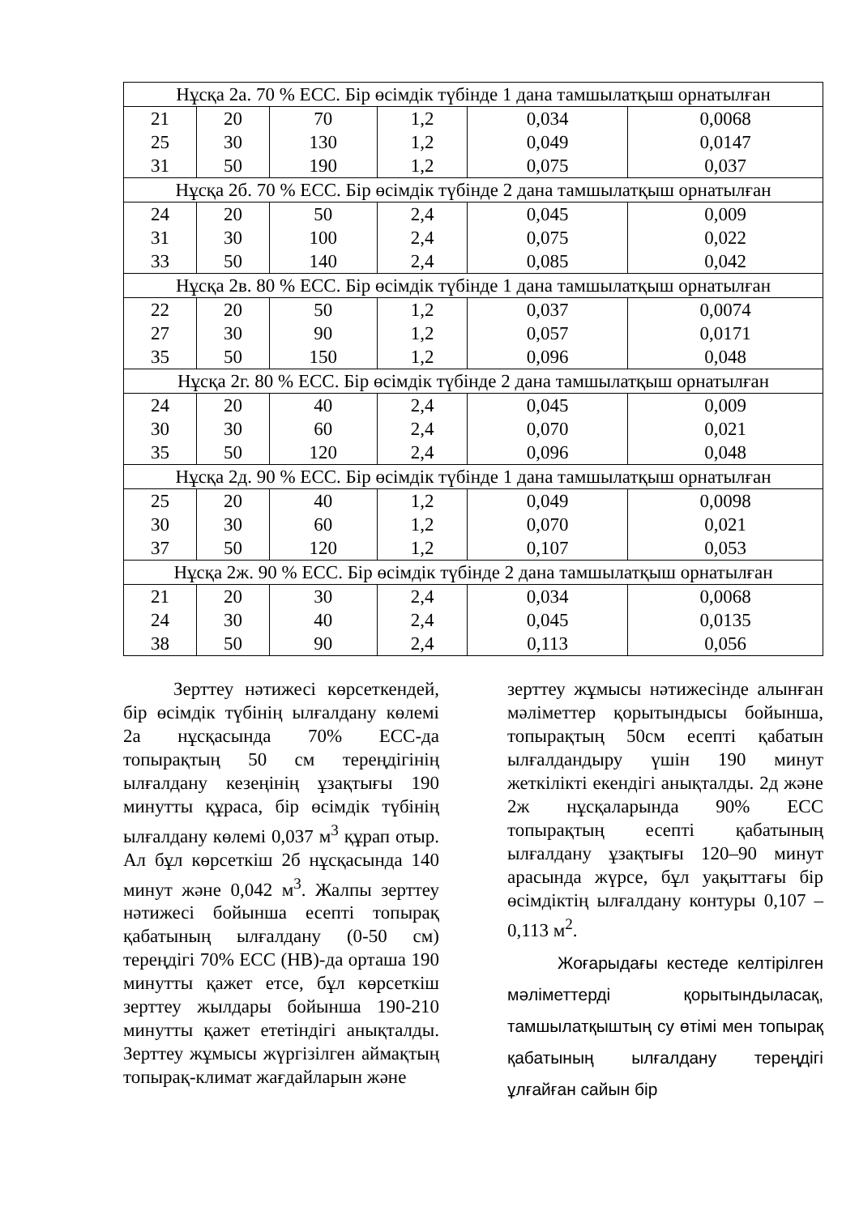| Нұсқа 2а. 70 % ЕСС. Бір өсімдік түбінде 1 дана тамшылатқыш орнатылған | | | | | |
| 21 | 20 | 70 | 1,2 | 0,034 | 0,0068 |
| 25 | 30 | 130 | 1,2 | 0,049 | 0,0147 |
| 31 | 50 | 190 | 1,2 | 0,075 | 0,037 |
| Нұсқа 2б. 70 % ЕСС. Бір өсімдік түбінде 2 дана тамшылатқыш орнатылған | | | | | |
| 24 | 20 | 50 | 2,4 | 0,045 | 0,009 |
| 31 | 30 | 100 | 2,4 | 0,075 | 0,022 |
| 33 | 50 | 140 | 2,4 | 0,085 | 0,042 |
| Нұсқа 2в. 80 % ЕСС. Бір өсімдік түбінде 1 дана тамшылатқыш орнатылған | | | | | |
| 22 | 20 | 50 | 1,2 | 0,037 | 0,0074 |
| 27 | 30 | 90 | 1,2 | 0,057 | 0,0171 |
| 35 | 50 | 150 | 1,2 | 0,096 | 0,048 |
| Нұсқа 2г. 80 % ЕСС. Бір өсімдік түбінде 2 дана тамшылатқыш орнатылған | | | | | |
| 24 | 20 | 40 | 2,4 | 0,045 | 0,009 |
| 30 | 30 | 60 | 2,4 | 0,070 | 0,021 |
| 35 | 50 | 120 | 2,4 | 0,096 | 0,048 |
| Нұсқа 2д. 90 % ЕСС. Бір өсімдік түбінде 1 дана тамшылатқыш орнатылған | | | | | |
| 25 | 20 | 40 | 1,2 | 0,049 | 0,0098 |
| 30 | 30 | 60 | 1,2 | 0,070 | 0,021 |
| 37 | 50 | 120 | 1,2 | 0,107 | 0,053 |
| Нұсқа 2ж. 90 % ЕСС. Бір өсімдік түбінде 2 дана тамшылатқыш орнатылған | | | | | |
| 21 | 20 | 30 | 2,4 | 0,034 | 0,0068 |
| 24 | 30 | 40 | 2,4 | 0,045 | 0,0135 |
| 38 | 50 | 90 | 2,4 | 0,113 | 0,056 |
Зерттеу нәтижесі көрсеткендей, бір өсімдік түбінің ылғалдану көлемі 2а нұсқасында 70% ЕСС-да топырақтың 50 см тереңдігінің ылғалдану кезеңінің ұзақтығы 190 минутты құраса, бір өсімдік түбінің ылғалдану көлемі 0,037 м<sup>3</sup> құрап отыр. Ал бұл көрсеткіш 2б нұсқасында 140 минут және 0,042 м<sup>3</sup>. Жалпы зерттеу нәтижесі бойынша есепті топырақ қабатының ылғалдану (0-50 см) тереңдігі 70% ЕСС (НВ)-да орташа 190 минутты қажет етсе, бұл көрсеткіш зерттеу жылдары бойынша 190-210 минутты қажет ететіндігі анықталды. Зерттеу жұмысы жүргізілген аймақтың топырақ-климат жағдайларын және
зерттеу жұмысы нәтижесінде алынған мәліметтер қорытындысы бойынша, топырақтың 50см есепті қабатын ылғалдандыру үшін 190 минут жеткілікті екендігі анықталды. 2д және 2ж нұсқаларында 90% ЕСС топырақтың есепті қабатының ылғалдану ұзақтығы 120–90 минут арасында жүрсе, бұл уақыттағы бір өсімдіктің ылғалдану контуры 0,107 – 0,113 м<sup>2</sup>.
Жоғарыдағы кестеде келтірілген мәліметтерді қорытындыласақ, тамшылатқыштың су өтімі мен топырақ қабатының ылғалдану тереңдігі ұлғайған сайын бір